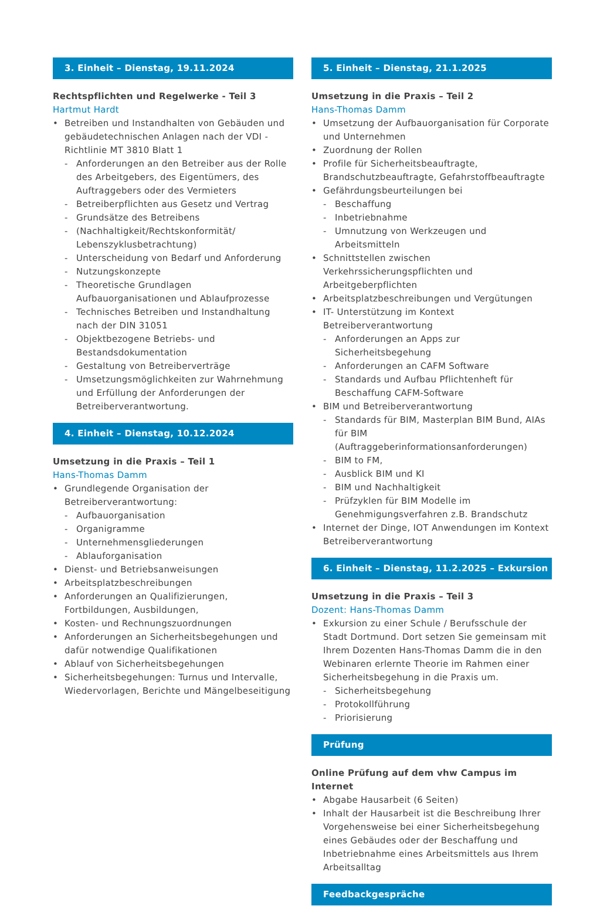3. Einheit – Dienstag, 19.11.2024
Rechtspflichten und Regelwerke - Teil 3
Hartmut Hardt
• Betreiben und Instandhalten von Gebäuden und gebäudetechnischen Anlagen nach der VDI - Richtlinie MT 3810 Blatt 1
- Anforderungen an den Betreiber aus der Rolle des Arbeitgebers, des Eigentümers, des Auftraggebers oder des Vermieters
- Betreiberpflichten aus Gesetz und Vertrag
- Grundsätze des Betreibens
- (Nachhaltigkeit/Rechtskonformität/ Lebenszyklusbetrachtung)
- Unterscheidung von Bedarf und Anforderung
- Nutzungskonzepte
- Theoretische Grundlagen Aufbauorganisationen und Ablaufprozesse
- Technisches Betreiben und Instandhaltung nach der DIN 31051
- Objektbezogene Betriebs- und Bestandsdokumentation
- Gestaltung von Betreiberverträge
- Umsetzungsmöglichkeiten zur Wahrnehmung und Erfüllung der Anforderungen der Betreiberverantwortung.
4. Einheit – Dienstag, 10.12.2024
Umsetzung in die Praxis – Teil 1
Hans-Thomas Damm
• Grundlegende Organisation der Betreiberverantwortung:
- Aufbauorganisation
- Organigramme
- Unternehmensgliederungen
- Ablauforganisation
• Dienst- und Betriebsanweisungen
• Arbeitsplatzbeschreibungen
• Anforderungen an Qualifizierungen, Fortbildungen, Ausbildungen,
• Kosten- und Rechnungszuordnungen
• Anforderungen an Sicherheitsbegehungen und dafür notwendige Qualifikationen
• Ablauf von Sicherheitsbegehungen
• Sicherheitsbegehungen: Turnus und Intervalle, Wiedervorlagen, Berichte und Mängelbeseitigung
5. Einheit – Dienstag, 21.1.2025
Umsetzung in die Praxis – Teil 2
Hans-Thomas Damm
• Umsetzung der Aufbauorganisation für Corporate und Unternehmen
• Zuordnung der Rollen
• Profile für Sicherheitsbeauftragte, Brandschutzbeauftragte, Gefahrstoffbeauftragte
• Gefährdungsbeurteilungen bei
- Beschaffung
- Inbetriebnahme
- Umnutzung von Werkzeugen und Arbeitsmitteln
• Schnittstellen zwischen Verkehrssicherungspflichten und Arbeitgeberpflichten
• Arbeitsplatzbeschreibungen und Vergütungen
• IT- Unterstützung im Kontext Betreiberverantwortung
- Anforderungen an Apps zur Sicherheitsbegehung
- Anforderungen an CAFM Software
- Standards und Aufbau Pflichtenheft für Beschaffung CAFM-Software
• BIM und Betreiberverantwortung
- Standards für BIM, Masterplan BIM Bund, AIAs für BIM (Auftraggeberinformationsanforderungen)
- BIM to FM,
- Ausblick BIM und KI
- BIM und Nachhaltigkeit
- Prüfzyklen für BIM Modelle im Genehmigungsverfahren z.B. Brandschutz
• Internet der Dinge, IOT Anwendungen im Kontext Betreiberverantwortung
6. Einheit – Dienstag, 11.2.2025 – Exkursion
Umsetzung in die Praxis – Teil 3
Dozent: Hans-Thomas Damm
• Exkursion zu einer Schule / Berufsschule der Stadt Dortmund. Dort setzen Sie gemeinsam mit Ihrem Dozenten Hans-Thomas Damm die in den Webinaren erlernte Theorie im Rahmen einer Sicherheitsbegehung in die Praxis um.
- Sicherheitsbegehung
- Protokollführung
- Priorisierung
Prüfung
Online Prüfung auf dem vhw Campus im Internet
• Abgabe Hausarbeit (6 Seiten)
• Inhalt der Hausarbeit ist die Beschreibung Ihrer Vorgehensweise bei einer Sicherheitsbegehung eines Gebäudes oder der Beschaffung und Inbetriebnahme eines Arbeitsmittels aus Ihrem Arbeitsalltag
Feedbackgespräche